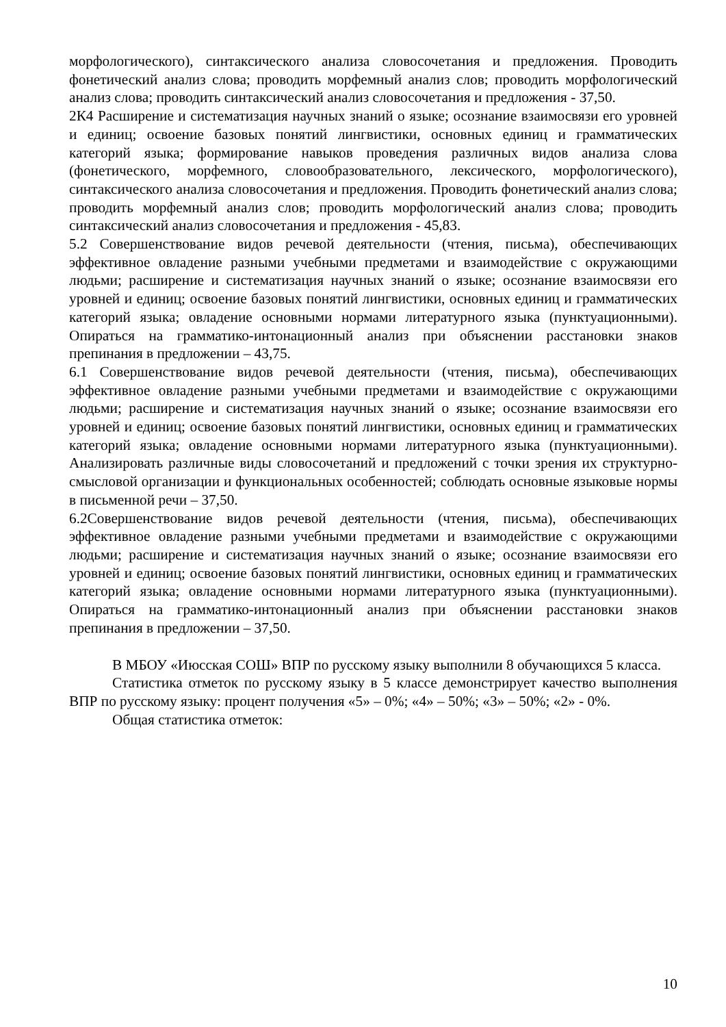морфологического), синтаксического анализа словосочетания и предложения. Проводить фонетический анализ слова; проводить морфемный анализ слов; проводить морфологический анализ слова; проводить синтаксический анализ словосочетания и предложения - 37,50.
2К4 Расширение и систематизация научных знаний о языке; осознание взаимосвязи его уровней и единиц; освоение базовых понятий лингвистики, основных единиц и грамматических категорий языка; формирование навыков проведения различных видов анализа слова (фонетического, морфемного, словообразовательного, лексического, морфологического), синтаксического анализа словосочетания и предложения. Проводить фонетический анализ слова; проводить морфемный анализ слов; проводить морфологический анализ слова; проводить синтаксический анализ словосочетания и предложения - 45,83.
5.2 Совершенствование видов речевой деятельности (чтения, письма), обеспечивающих эффективное овладение разными учебными предметами и взаимодействие с окружающими людьми; расширение и систематизация научных знаний о языке; осознание взаимосвязи его уровней и единиц; освоение базовых понятий лингвистики, основных единиц и грамматических категорий языка; овладение основными нормами литературного языка (пунктуационными). Опираться на грамматико-интонационный анализ при объяснении расстановки знаков препинания в предложении – 43,75.
6.1 Совершенствование видов речевой деятельности (чтения, письма), обеспечивающих эффективное овладение разными учебными предметами и взаимодействие с окружающими людьми; расширение и систематизация научных знаний о языке; осознание взаимосвязи его уровней и единиц; освоение базовых понятий лингвистики, основных единиц и грамматических категорий языка; овладение основными нормами литературного языка (пунктуационными). Анализировать различные виды словосочетаний и предложений с точки зрения их структурно-смысловой организации и функциональных особенностей; соблюдать основные языковые нормы в письменной речи – 37,50.
6.2Совершенствование видов речевой деятельности (чтения, письма), обеспечивающих эффективное овладение разными учебными предметами и взаимодействие с окружающими людьми; расширение и систематизация научных знаний о языке; осознание взаимосвязи его уровней и единиц; освоение базовых понятий лингвистики, основных единиц и грамматических категорий языка; овладение основными нормами литературного языка (пунктуационными). Опираться на грамматико-интонационный анализ при объяснении расстановки знаков препинания в предложении – 37,50.
В МБОУ «Июсская СОШ» ВПР по русскому языку выполнили 8 обучающихся 5 класса.
Статистика отметок по русскому языку в 5 классе демонстрирует качество выполнения ВПР по русскому языку: процент получения «5» – 0%; «4» – 50%; «3» – 50%; «2» - 0%.
Общая статистика отметок:
10